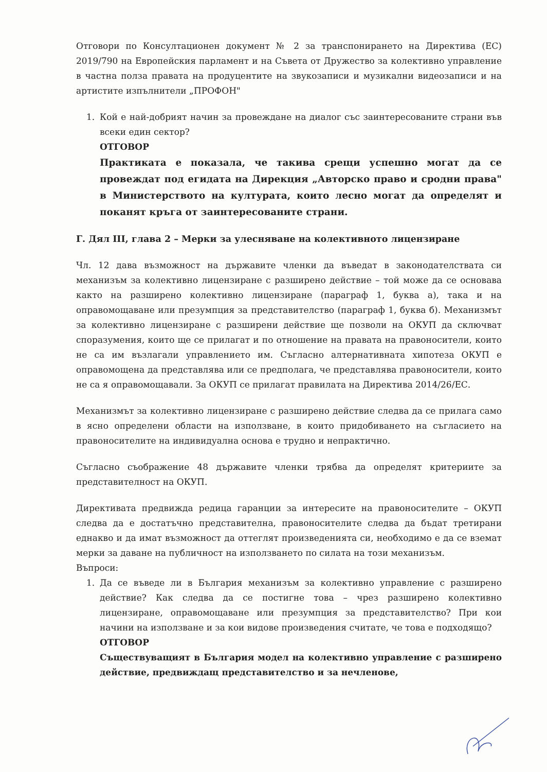Отговори по Консултационен документ № 2 за транспонирането на Директива (ЕС) 2019/790 на Европейския парламент и на Съвета от Дружество за колективно управление в частна полза правата на продуцентите на звукозаписи и музикални видеозаписи и на артистите изпълнители „ПРОФОН"
1. Кой е най-добрият начин за провеждане на диалог със заинтересованите страни във всеки един сектор?
ОТГОВОР
Практиката е показала, че такива срещи успешно могат да се провеждат под егидата на Дирекция „Авторско право и сродни права" в Министерството на културата, които лесно могат да определят и поканят кръга от заинтересованите страни.
Г. Дял III, глава 2 – Мерки за улесняване на колективното лицензиране
Чл. 12 дава възможност на държавите членки да въведат в законодателствата си механизъм за колективно лицензиране с разширено действие – той може да се основава както на разширено колективно лицензиране (параграф 1, буква а), така и на оправомощаване или презумпция за представителство (параграф 1, буква б). Механизмът за колективно лицензиране с разширени действие ще позволи на ОКУП да сключват споразумения, които ще се прилагат и по отношение на правата на правоносители, които не са им възлагали управлението им. Съгласно алтернативната хипотеза ОКУП е оправомощена да представлява или се предполага, че представлява правоносители, които не са я оправомощавали. За ОКУП се прилагат правилата на Директива 2014/26/ЕС.
Механизмът за колективно лицензиране с разширено действие следва да се прилага само в ясно определени области на използване, в които придобиването на съгласието на правоносителите на индивидуална основа е трудно и непрактично.
Съгласно съображение 48 държавите членки трябва да определят критериите за представителност на ОКУП.
Директивата предвижда редица гаранции за интересите на правоносителите – ОКУП следва да е достатъчно представителна, правоносителите следва да бъдат третирани еднакво и да имат възможност да оттеглят произведенията си, необходимо е да се вземат мерки за даване на публичност на използването по силата на този механизъм.
Въпроси:
1. Да се въведе ли в България механизъм за колективно управление с разширено действие? Как следва да се постигне това – чрез разширено колективно лицензиране, оправомощаване или презумпция за представителство? При кои начини на използване и за кои видове произведения считате, че това е подходящо?
ОТГОВОР
Съществуващият в България модел на колективно управление с разширено действие, предвиждащ представителство и за нечленове,